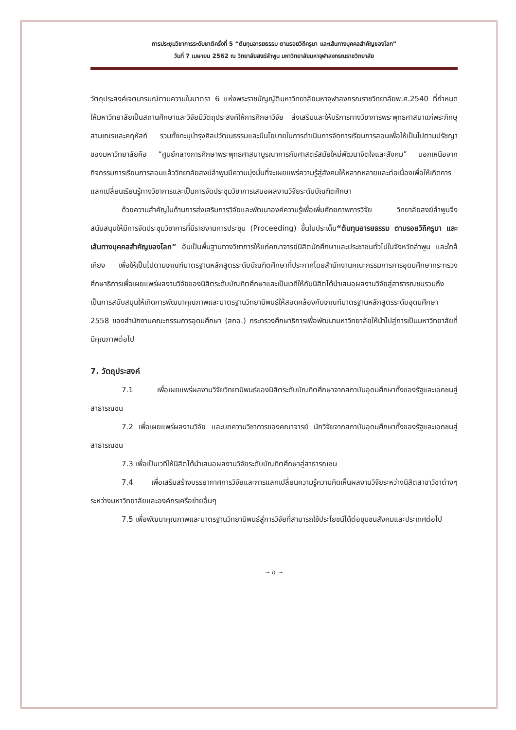การประชุมวิชาการระดับชาติครั้งที่ 5 “ต้นทุนอารยธรรม ตามรอยวิถีครูบา และเส้นทางบุคคลสำคัญของโลก”
วันที่ 7 เมษายน 2562 ณ วิทยาลัยสงฆ์ลำพูน มหาวิทยาลัยมหาจุฬาลงกรณราชวิทยาลัย
วัตถุประสงค์เจตนารมณ์ตามความในมาตรา 6 แห่งพระราชบัญญัติมหาวิทยาลัยมหาจุฬาลงกรณราชวิทยาลัยพ.ศ.2540 ที่กำหนดให้มหาวิทยาลัยเป็นสถานศึกษาและวิจัยมีวัตถุประสงค์ให้การศึกษาวิจัย ส่งเสริมและให้บริการทางวิชาการพระพุทธศาสนาแก่พระภิกษุสามเณรและคฤหัสถ์ รวมทั้งทะนุบำรุงศิลปวัฒนธรรมและมีนโยบายในการดำเนินการจัดการเรียนการสอนเพื่อให้เป็นไปตามปรัชญาของมหาวิทยาลัยคือ “ศูนย์กลางการศึกษาพระพุทธศาสนาบูรณาการกับศาสตร์สมัยใหม่พัฒนาจิตใจและสังคม” นอกเหนือจากกิจกรรมการเรียนการสอนแล้ววิทยาลัยสงฆ์ลำพูนมีความมุ่งมั่นที่จะเผยแพร่ความรู้สู่สังคมให้หลากหลายและต่อเนื่องเพื่อให้เกิดการแลกเปลี่ยนเรียนรู้ทางวิชาการและเป็นการจัดประชุมวิชาการเสนอผลงานวิจัยระดับบัณฑิตศึกษา
ด้วยความสำคัญในด้านการส่งเสริมการวิจัยและพัฒนาองค์ความรู้เพื่อเพิ่มศักยภาพการวิจัย วิทยาลัยสงฆ์ลำพูนจึงสนับสนุนให้มีการจัดประชุมวิชาการที่มีรายงานการประชุม (Proceeding) ขึ้นในประเด็น“ต้นทุนอารยธรรม ตามรอยวิถีครูบา และเส้นทางบุคคลสำคัญของโลก” อันเป็นพื้นฐานทางวิชาการให้แก่คณาจารย์นิสิตนักศึกษาและประชาชนทั่วไปในจังหวัดลำพูน และใกล้เคียง เพื่อให้เป็นไปตามเกณฑ์มาตรฐานหลักสูตรระดับบัณฑิตศึกษาที่ประกาศโดยสำนักงานคณะกรรมการการอุดมศึกษากระทรวงศึกษาธิการเพื่อเผยแพร่ผลงานวิจัยของนิสิตระดับบัณฑิตศึกษาและเป็นเวทีให้กับนิสิตได้นำเสนอผลงานวิจัยสู่สาธารณชนรวมถึงเป็นการสนับสนุนให้เกิดการพัฒนาคุณภาพและมาตรฐานวิทยานิพนธ์ให้สอดคล้องกับเกณฑ์มาตรฐานหลักสูตรระดับอุดมศึกษา 2558 ของสำนักงานคณะกรรมการอุดมศึกษา (สกอ.) กระทรวงศึกษาธิการเพื่อพัฒนามหาวิทยาลัยให้นำไปสู่การเป็นมหาวิทยาลัยที่มีคุณภาพต่อไป
7. วัตถุประสงค์
7.1 เพื่อเผยแพร่ผลงานวิจัยวิทยานิพนธ์ของนิสิตระดับบัณฑิตศึกษาจากสถาบันอุดมศึกษาทั้งของรัฐและเอกชนสู่สาธารณชน
7.2 เพื่อเผยแพร่ผลงานวิจัย และบทความวิชาการของคณาจารย์ นักวิจัยจากสถาบันอุดมศึกษาทั้งของรัฐและเอกชนสู่สาธารณชน
7.3 เพื่อเป็นเวทีให้นิสิตได้นำเสนอผลงานวิจัยระดับบัณฑิตศึกษาสู่สาธารณชน
7.4 เพื่อเสริมสร้างบรรยากาศการวิจัยและการแลกเปลี่ยนความรู้ความคิดเห็นผลงานวิจัยระหว่างนิสิตสาขาวิชาต่างๆระหว่างมหาวิทยาลัยและองค์กรเครือข่ายอื่นๆ
7.5 เพื่อพัฒนาคุณภาพและมาตรฐานวิทยานิพนธ์สู่การวิจัยที่สามารถใช้ประโยชน์ได้ต่อชุมชนสังคมและประเทศต่อไป
~ ฉ ~